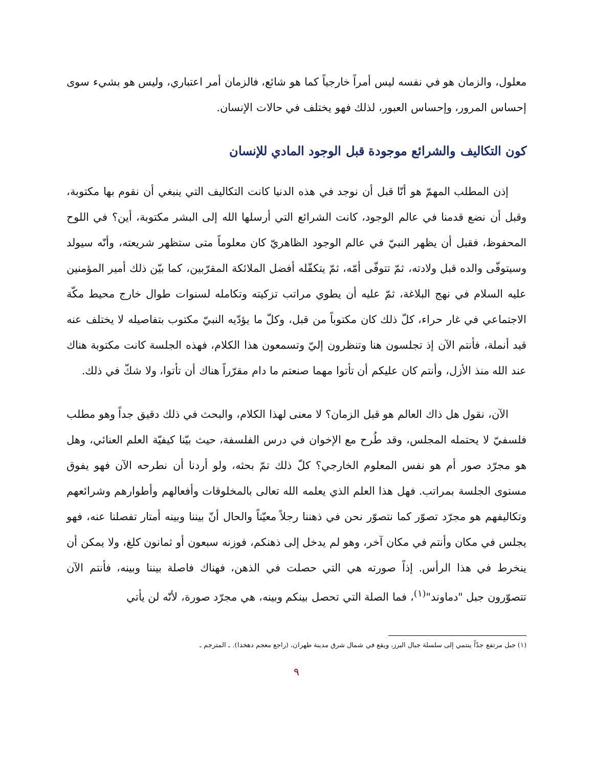معلول، والزمان هو في نفسه ليس أمراً خارجياً كما هو شائع، فالزمان أمر اعتباري، وليس هو بشيء سوى إحساس المرور، وإحساس العبور، لذلك فهو يختلف في حالات الإنسان.
كون التكاليف والشرائع موجودة قبل الوجود المادي للإنسان
إذن المطلب المهمّ هو أنّا قبل أن نوجد في هذه الدنيا كانت التكاليف التي ينبغي أن نقوم بها مكتوبة، وقبل أن نضع قدمنا في عالم الوجود، كانت الشرائع التي أرسلها الله إلى البشر مكتوبة، أين؟ في اللوح المحفوظ، فقبل أن يظهر النبيّ في عالم الوجود الظاهريّ كان معلوماً متى ستظهر شريعته، وأنّه سيولد وسيتوفّى والده قبل ولادته، ثمّ تتوفّى أمّه، ثمّ يتكفّله أفضل الملائكة المقرّبين، كما بيّن ذلك أمير المؤمنين عليه السلام في نهج البلاغة، ثمّ عليه أن يطوي مراتب تزكيته وتكامله لسنوات طوال خارج محيط مكّة الاجتماعي في غار حراء، كلّ ذلك كان مكتوباً من قبل، وكلّ ما يؤدّيه النبيّ مكتوب بتفاصيله لا يختلف عنه قيد أنملة، فأنتم الآن إذ تجلسون هنا وتنظرون إليّ وتسمعون هذا الكلام، فهذه الجلسة كانت مكتوبة هناك عند الله منذ الأزل، وأنتم كان عليكم أن تأتوا مهما صنعتم ما دام مقرّراً هناك أن تأتوا، ولا شكّ في ذلك.
الآن، نقول هل ذاك العالم هو قبل الزمان؟ لا معنى لهذا الكلام، والبحث في ذلك دقيق جداً وهو مطلب فلسفيّ لا يحتمله المجلس، وقد طُرح مع الإخوان في درس الفلسفة، حيث بيّنا كيفيّة العلم العنائي، وهل هو مجرّد صور أم هو نفس المعلوم الخارجي؟ كلّ ذلك تمّ بحثه، ولو أردنا أن نطرحه الآن فهو يفوق مستوى الجلسة بمراتب. فهل هذا العلم الذي يعلمه الله تعالى بالمخلوقات وأفعالهم وأطوارهم وشرائعهم وتكاليفهم هو مجرّد تصوّر كما نتصوّر نحن في ذهننا رجلاً معيّناً والحال أنّ بيننا وبينه أمتار تفصلنا عنه، فهو يجلس في مكان وأنتم في مكان آخر، وهو لم يدخل إلى ذهنكم، فوزنه سبعون أو ثمانون كلغ، ولا يمكن أن ينخرط في هذا الرأس. إذاً صورته هي التي حصلت في الذهن، فهناك فاصلة بيننا وبينه، فأنتم الآن تتصوّرون جبل "دماوند"<sup>(١)</sup>، فما الصلة التي تحصل بينكم وبينه، هي مجرّد صورة، لأنّه لن يأتي
(١) جبل مرتفع جدّاً ينتمي إلى سلسلة جبال البرز، ويقع في شمال شرق مدينة طهران، (راجع معجم دهخدا). ـ المترجم ـ
٩